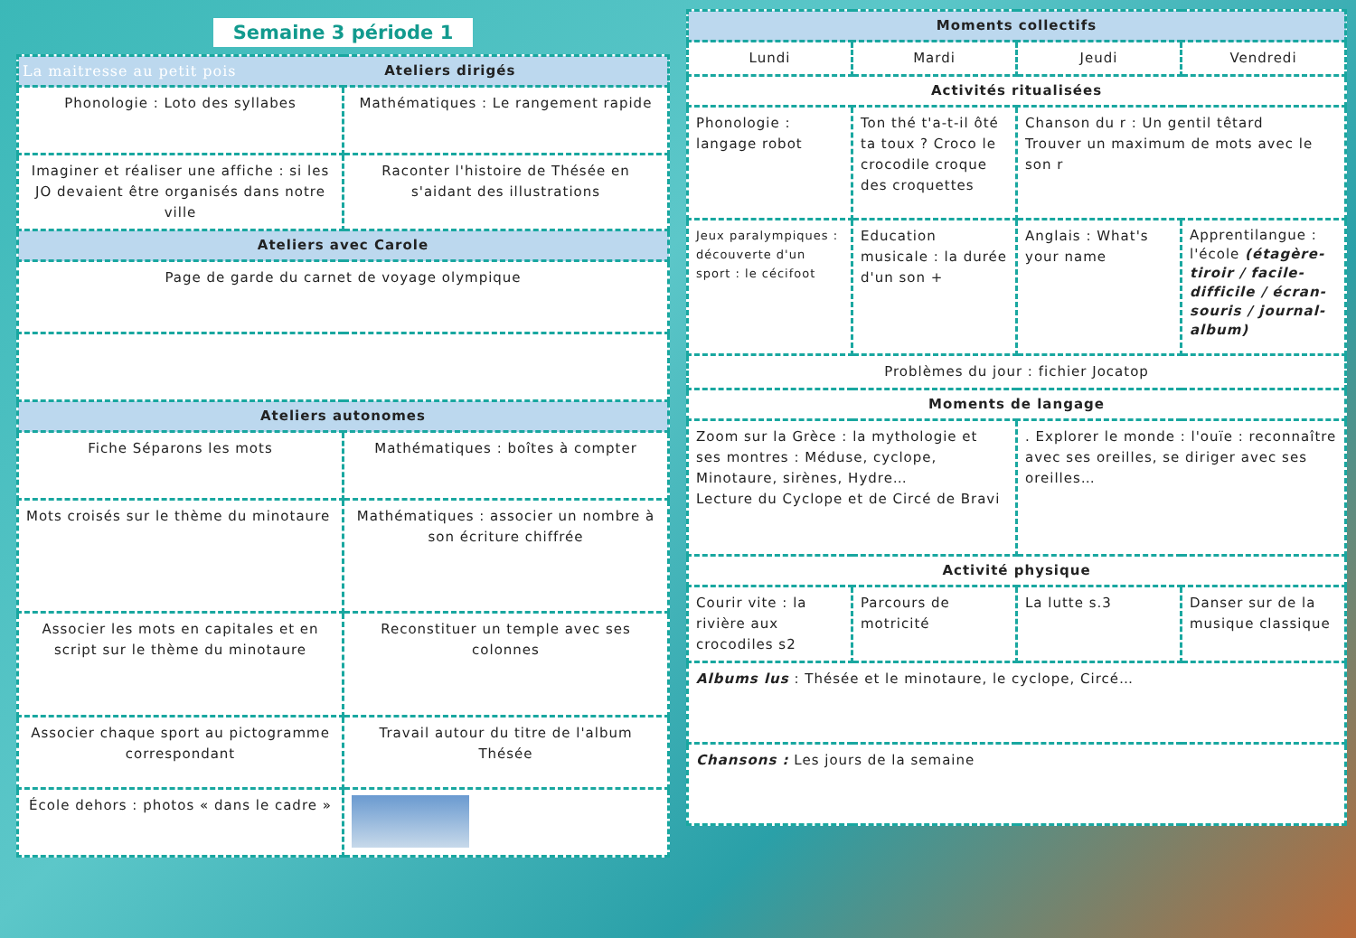Semaine 3 période 1
| La maitresse au petit pois Ateliers dirigés | |
| --- | --- |
| Phonologie : Loto des syllabes | Mathématiques : Le rangement rapide |
| Imaginer et réaliser une affiche : si les JO devaient être organisés dans notre ville | Raconter l'histoire de Thésée en s'aidant des illustrations |
| Ateliers avec Carole | |
| Page de garde du carnet de voyage olympique | |
| Ateliers autonomes | |
| Fiche Séparons les mots | Mathématiques : boîtes à compter |
| Mots croisés sur le thème du minotaure | Mathématiques : associer un nombre à son écriture chiffrée |
| Associer les mots en capitales et en script sur le thème du minotaure | Reconstituer un temple avec ses colonnes |
| Associer chaque sport au pictogramme correspondant | Travail autour du titre de l'album Thésée |
| École dehors : photos « dans le cadre » | |
| Moments collectifs | | | |
| --- | --- | --- | --- |
| Lundi | Mardi | Jeudi | Vendredi |
| Activités ritualisées | | | |
| Phonologie : langage robot | Ton thé t'a-t-il ôté ta toux ? Croco le crocodile croque des croquettes | Chanson du r : Un gentil têtard Trouver un maximum de mots avec le son r | |
| Jeux paralympiques : découverte d'un sport : le cécifoot | Education musicale : la durée d'un son + | Anglais : What's your name | Apprentilangue : l'école (étagère-tiroir / facile-difficile / écran-souris / journal-album) |
| Problèmes du jour : fichier Jocatop | | | |
| Moments de langage | | | |
| Zoom sur la Grèce : la mythologie et ses montres : Méduse, cyclope, Minotaure, sirènes, Hydre… Lecture du Cyclope et de Circé de Bravi | | . Explorer le monde : l'ouïe : reconnaître avec ses oreilles, se diriger avec ses oreilles… | |
| Activité physique | | | |
| Courir vite : la rivière aux crocodiles s2 | Parcours de motricité | La lutte s.3 | Danser sur de la musique classique |
| Albums lus : Thésée et le minotaure, le cyclope, Circé… | | | |
| Chansons : Les jours de la semaine | | | |